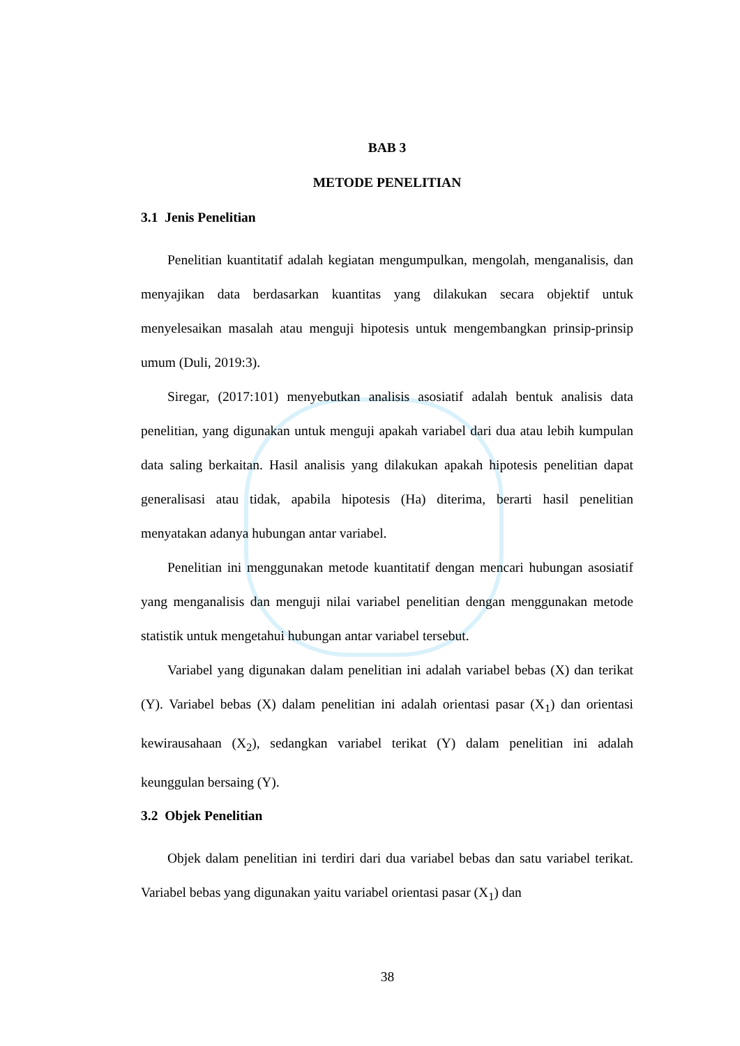BAB 3
METODE PENELITIAN
3.1 Jenis Penelitian
Penelitian kuantitatif adalah kegiatan mengumpulkan, mengolah, menganalisis, dan menyajikan data berdasarkan kuantitas yang dilakukan secara objektif untuk menyelesaikan masalah atau menguji hipotesis untuk mengembangkan prinsip-prinsip umum (Duli, 2019:3).
Siregar, (2017:101) menyebutkan analisis asosiatif adalah bentuk analisis data penelitian, yang digunakan untuk menguji apakah variabel dari dua atau lebih kumpulan data saling berkaitan. Hasil analisis yang dilakukan apakah hipotesis penelitian dapat generalisasi atau tidak, apabila hipotesis (Ha) diterima, berarti hasil penelitian menyatakan adanya hubungan antar variabel.
Penelitian ini menggunakan metode kuantitatif dengan mencari hubungan asosiatif yang menganalisis dan menguji nilai variabel penelitian dengan menggunakan metode statistik untuk mengetahui hubungan antar variabel tersebut.
Variabel yang digunakan dalam penelitian ini adalah variabel bebas (X) dan terikat (Y). Variabel bebas (X) dalam penelitian ini adalah orientasi pasar (X<sub>1</sub>) dan orientasi kewirausahaan (X<sub>2</sub>), sedangkan variabel terikat (Y) dalam penelitian ini adalah keunggulan bersaing (Y).
3.2 Objek Penelitian
Objek dalam penelitian ini terdiri dari dua variabel bebas dan satu variabel terikat. Variabel bebas yang digunakan yaitu variabel orientasi pasar (X<sub>1</sub>) dan
38